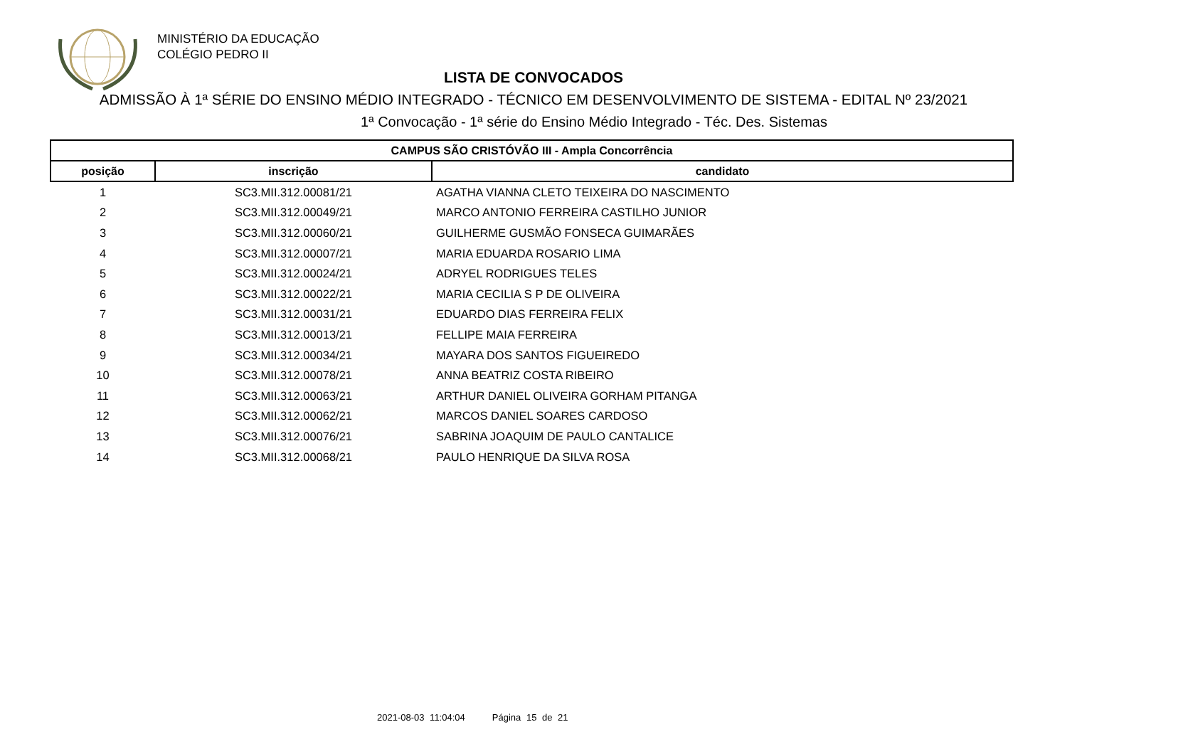MINISTÉRIO DA EDUCAÇÃO
COLÉGIO PEDRO II
LISTA DE CONVOCADOS
ADMISSÃO À 1ª SÉRIE DO ENSINO MÉDIO INTEGRADO - TÉCNICO EM DESENVOLVIMENTO DE SISTEMA - EDITAL Nº 23/2021
1ª Convocação - 1ª série do Ensino Médio Integrado - Téc. Des. Sistemas
| CAMPUS SÃO CRISTÓVÃO III - Ampla Concorrência | | |
| --- | --- | --- |
| posição | inscrição | candidato |
| 1 | SC3.MII.312.00081/21 | AGATHA VIANNA CLETO TEIXEIRA DO NASCIMENTO |
| 2 | SC3.MII.312.00049/21 | MARCO ANTONIO FERREIRA CASTILHO JUNIOR |
| 3 | SC3.MII.312.00060/21 | GUILHERME GUSMÃO FONSECA GUIMARÃES |
| 4 | SC3.MII.312.00007/21 | MARIA EDUARDA ROSARIO LIMA |
| 5 | SC3.MII.312.00024/21 | ADRYEL RODRIGUES TELES |
| 6 | SC3.MII.312.00022/21 | MARIA CECILIA S P DE OLIVEIRA |
| 7 | SC3.MII.312.00031/21 | EDUARDO DIAS FERREIRA FELIX |
| 8 | SC3.MII.312.00013/21 | FELLIPE MAIA FERREIRA |
| 9 | SC3.MII.312.00034/21 | MAYARA DOS SANTOS FIGUEIREDO |
| 10 | SC3.MII.312.00078/21 | ANNA BEATRIZ COSTA RIBEIRO |
| 11 | SC3.MII.312.00063/21 | ARTHUR DANIEL OLIVEIRA GORHAM PITANGA |
| 12 | SC3.MII.312.00062/21 | MARCOS DANIEL SOARES CARDOSO |
| 13 | SC3.MII.312.00076/21 | SABRINA JOAQUIM DE PAULO CANTALICE |
| 14 | SC3.MII.312.00068/21 | PAULO HENRIQUE DA SILVA ROSA |
2021-08-03 11:04:04 Página 15 de 21